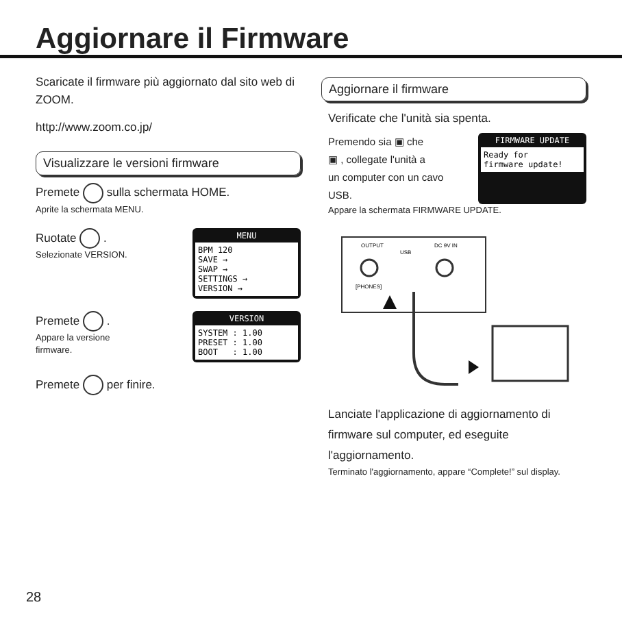Aggiornare il Firmware
Scaricate il firmware più aggiornato dal sito web di ZOOM.
http://www.zoom.co.jp/
Visualizzare le versioni firmware
Premete sulla schermata HOME.
Aprite la schermata MENU.
Ruotate .
Selezionate VERSION.
MENU
BPM 120
SAVE →
SWAP →
SETTINGS →
VERSION →
Premete .
Appare la versione
firmware.
VERSION
SYSTEM : 1.00
PRESET : 1.00
BOOT : 1.00
Premete per finire.
Aggiornare il firmware
Verificate che l'unità sia spenta.
Premendo sia ▣ che
▣ , collegate l'unità a
un computer con un cavo
USB.
FIRMWARE UPDATE
Ready for
firmware update!
Appare la schermata FIRMWARE UPDATE.
OUTPUT
[PHONES]
USB
DC 9V IN
Lanciate l'applicazione di aggiornamento di firmware sul computer, ed eseguite l'aggiornamento.
Terminato l'aggiornamento, appare “Complete!” sul display.
28